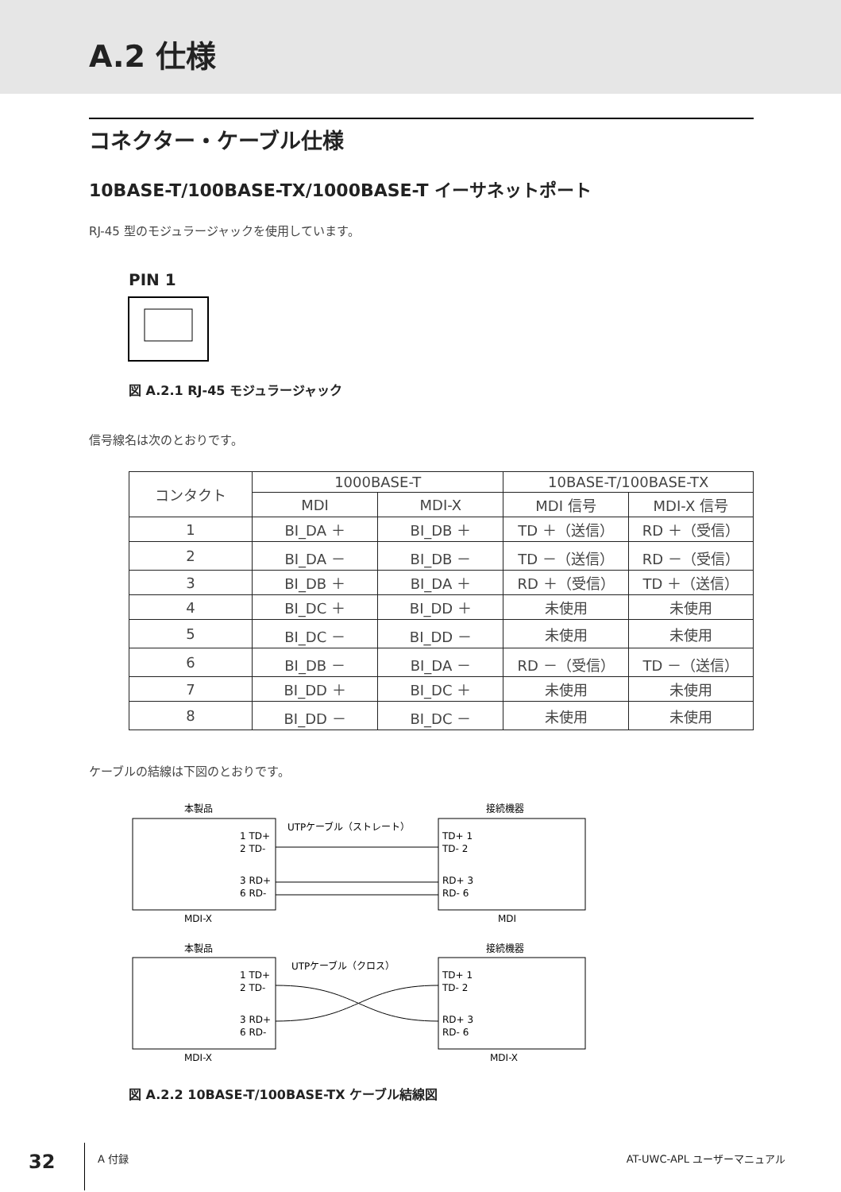A.2 仕様
コネクター・ケーブル仕様
10BASE-T/100BASE-TX/1000BASE-T イーサネットポート
RJ-45 型のモジュラージャックを使用しています。
PIN 1
図 A.2.1 RJ-45 モジュラージャック
信号線名は次のとおりです。
| コンタクト | 1000BASE-T | | 10BASE-T/100BASE-TX | |
| --- | --- | --- | --- | --- |
| | MDI | MDI-X | MDI 信号 | MDI-X 信号 |
| 1 | BI_DA ＋ | BI_DB ＋ | TD ＋（送信） | RD ＋（受信） |
| 2 | BI_DA － | BI_DB － | TD －（送信） | RD －（受信） |
| 3 | BI_DB ＋ | BI_DA ＋ | RD ＋（受信） | TD ＋（送信） |
| 4 | BI_DC ＋ | BI_DD ＋ | 未使用 | 未使用 |
| 5 | BI_DC － | BI_DD － | 未使用 | 未使用 |
| 6 | BI_DB － | BI_DA － | RD －（受信） | TD －（送信） |
| 7 | BI_DD ＋ | BI_DC ＋ | 未使用 | 未使用 |
| 8 | BI_DD － | BI_DC － | 未使用 | 未使用 |
ケーブルの結線は下図のとおりです。
本製品
接続機器
UTPケーブル（ストレート）
1 TD+
2 TD-
3 RD+
6 RD-
TD+ 1
TD- 2
RD+ 3
RD- 6
MDI-X
MDI
本製品
接続機器
UTPケーブル（クロス）
1 TD+
2 TD-
3 RD+
6 RD-
TD+ 1
TD- 2
RD+ 3
RD- 6
MDI-X
MDI-X
図 A.2.2 10BASE-T/100BASE-TX ケーブル結線図
32 A 付録 AT-UWC-APL ユーザーマニュアル